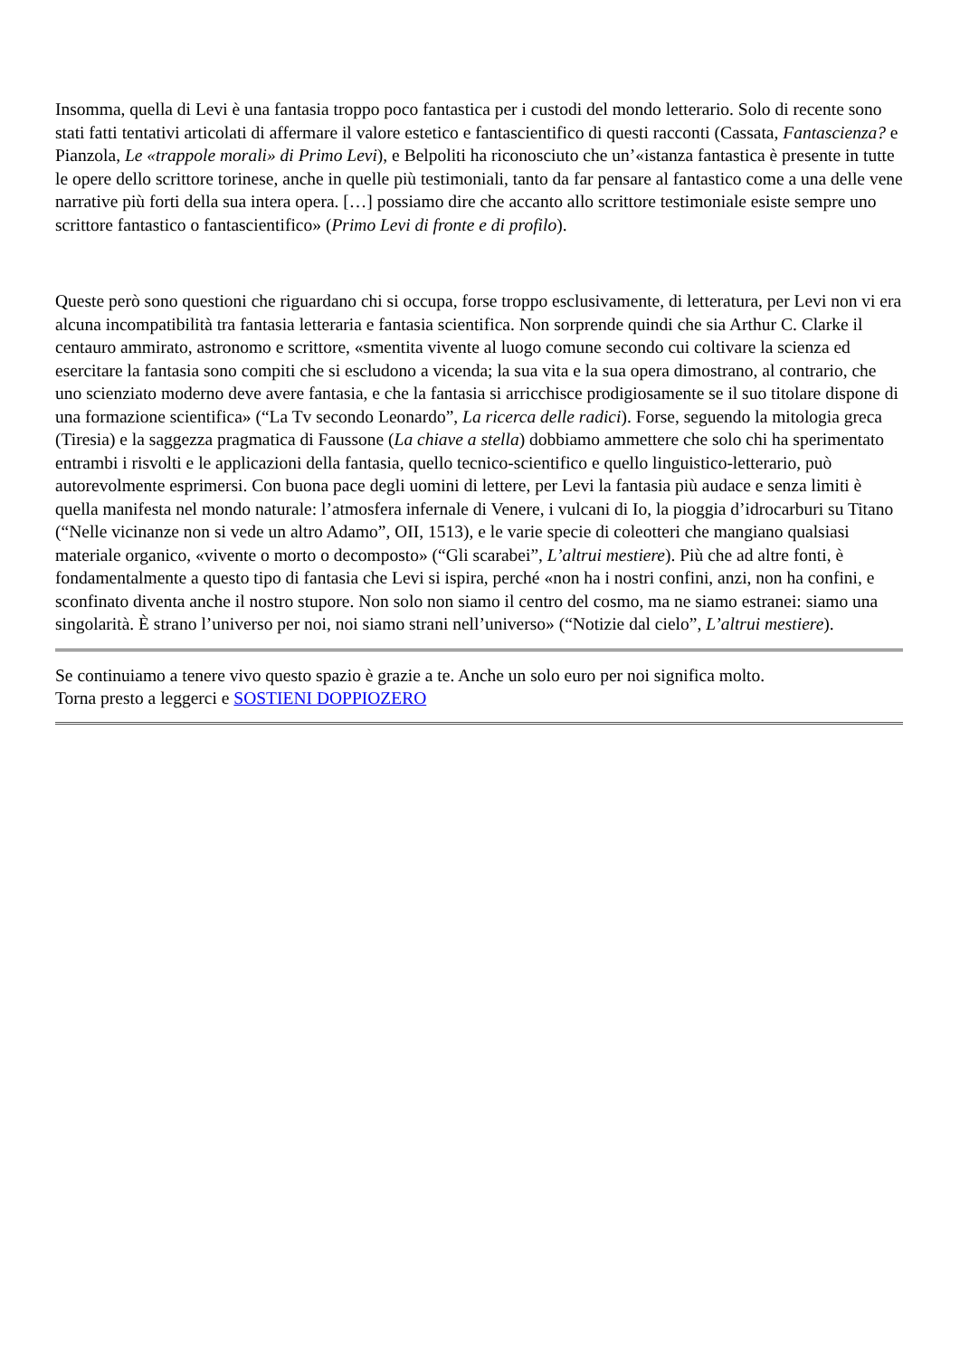Insomma, quella di Levi è una fantasia troppo poco fantastica per i custodi del mondo letterario. Solo di recente sono stati fatti tentativi articolati di affermare il valore estetico e fantascientifico di questi racconti (Cassata, Fantascienza? e Pianzola, Le «trappole morali» di Primo Levi), e Belpoliti ha riconosciuto che un’«istanza fantastica è presente in tutte le opere dello scrittore torinese, anche in quelle più testimoniali, tanto da far pensare al fantastico come a una delle vene narrative più forti della sua intera opera. […] possiamo dire che accanto allo scrittore testimoniale esiste sempre uno scrittore fantastico o fantascientifico» (Primo Levi di fronte e di profilo).
Queste però sono questioni che riguardano chi si occupa, forse troppo esclusivamente, di letteratura, per Levi non vi era alcuna incompatibilità tra fantasia letteraria e fantasia scientifica. Non sorprende quindi che sia Arthur C. Clarke il centauro ammirato, astronomo e scrittore, «smentita vivente al luogo comune secondo cui coltivare la scienza ed esercitare la fantasia sono compiti che si escludono a vicenda; la sua vita e la sua opera dimostrano, al contrario, che uno scienziato moderno deve avere fantasia, e che la fantasia si arricchisce prodigiosamente se il suo titolare dispone di una formazione scientifica» (“La Tv secondo Leonardo”, La ricerca delle radici). Forse, seguendo la mitologia greca (Tiresia) e la saggezza pragmatica di Faussone (La chiave a stella) dobbiamo ammettere che solo chi ha sperimentato entrambi i risvolti e le applicazioni della fantasia, quello tecnico-scientifico e quello linguistico-letterario, può autorevolmente esprimersi. Con buona pace degli uomini di lettere, per Levi la fantasia più audace e senza limiti è quella manifesta nel mondo naturale: l’atmosfera infernale di Venere, i vulcani di Io, la pioggia d’idrocarburi su Titano (“Nelle vicinanze non si vede un altro Adamo”, OII, 1513), e le varie specie di coleotteri che mangiano qualsiasi materiale organico, «vivente o morto o decomposto» (“Gli scarabei”, L’altrui mestiere). Più che ad altre fonti, è fondamentalmente a questo tipo di fantasia che Levi si ispira, perché «non ha i nostri confini, anzi, non ha confini, e sconfinato diventa anche il nostro stupore. Non solo non siamo il centro del cosmo, ma ne siamo estranei: siamo una singolarità. È strano l’universo per noi, noi siamo strani nell’universo» (“Notizie dal cielo”, L’altrui mestiere).
Se continuiamo a tenere vivo questo spazio è grazie a te. Anche un solo euro per noi significa molto.
Torna presto a leggerci e SOSTIENI DOPPIOZERO